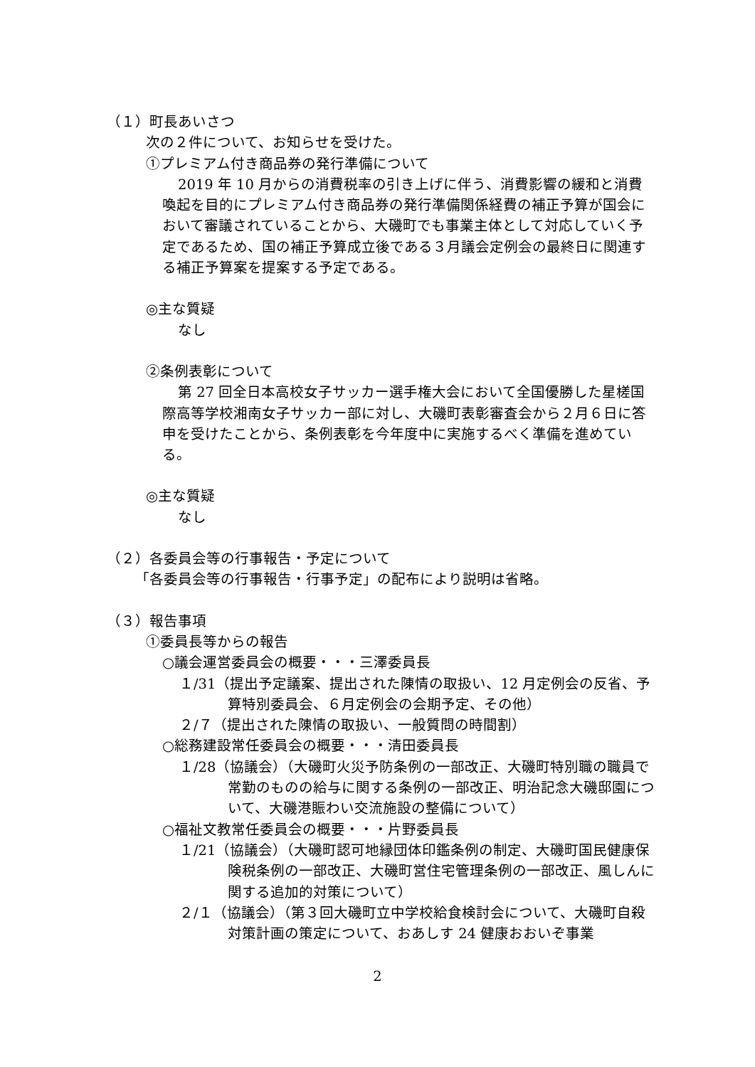（１）町長あいさつ
次の２件について、お知らせを受けた。
①プレミアム付き商品券の発行準備について
2019 年 10 月からの消費税率の引き上げに伴う、消費影響の緩和と消費喚起を目的にプレミアム付き商品券の発行準備関係経費の補正予算が国会において審議されていることから、大磯町でも事業主体として対応していく予定であるため、国の補正予算成立後である３月議会定例会の最終日に関連する補正予算案を提案する予定である。
◎主な質疑
なし
②条例表彰について
第 27 回全日本高校女子サッカー選手権大会において全国優勝した星槎国際高等学校湘南女子サッカー部に対し、大磯町表彰審査会から２月６日に答申を受けたことから、条例表彰を今年度中に実施するべく準備を進めている。
◎主な質疑
なし
（２）各委員会等の行事報告・予定について
「各委員会等の行事報告・行事予定」の配布により説明は省略。
（３）報告事項
①委員長等からの報告
○議会運営委員会の概要・・・三澤委員長
１/31（提出予定議案、提出された陳情の取扱い、12 月定例会の反省、予算特別委員会、６月定例会の会期予定、その他）
２/７（提出された陳情の取扱い、一般質問の時間割）
○総務建設常任委員会の概要・・・清田委員長
１/28（協議会）（大磯町火災予防条例の一部改正、大磯町特別職の職員で常勤のものの給与に関する条例の一部改正、明治記念大磯邸園について、大磯港賑わい交流施設の整備について）
○福祉文教常任委員会の概要・・・片野委員長
１/21（協議会）（大磯町認可地縁団体印鑑条例の制定、大磯町国民健康保険税条例の一部改正、大磯町営住宅管理条例の一部改正、風しんに関する追加的対策について）
２/１（協議会）（第３回大磯町立中学校給食検討会について、大磯町自殺対策計画の策定について、おあしす 24 健康おおいぞ事業
2